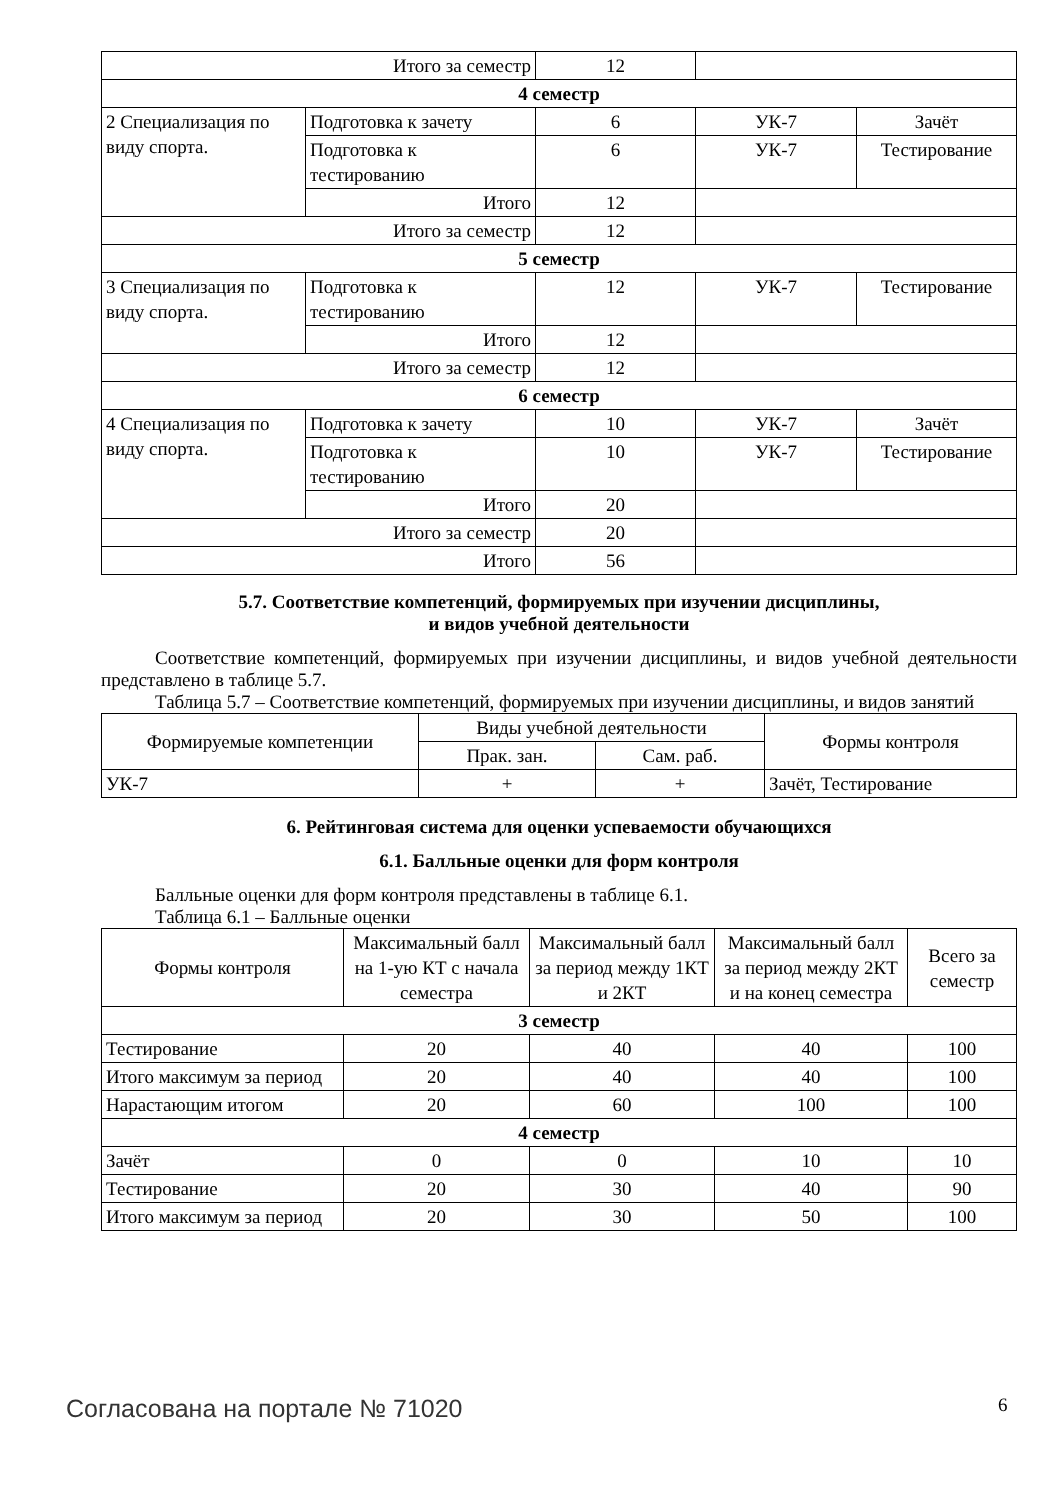| Итого за семестр | | 12 | | |
| 4 семестр | | | | |
| 2 Специализация по виду спорта. | Подготовка к зачету | 6 | УК-7 | Зачёт |
| | Подготовка к тестированию | 6 | УК-7 | Тестирование |
| | Итого | 12 | | |
| Итого за семестр | | 12 | | |
| 5 семестр | | | | |
| 3 Специализация по виду спорта. | Подготовка к тестированию | 12 | УК-7 | Тестирование |
| | Итого | 12 | | |
| Итого за семестр | | 12 | | |
| 6 семестр | | | | |
| 4 Специализация по виду спорта. | Подготовка к зачету | 10 | УК-7 | Зачёт |
| | Подготовка к тестированию | 10 | УК-7 | Тестирование |
| | Итого | 20 | | |
| Итого за семестр | | 20 | | |
| Итого | | 56 | | |
5.7. Соответствие компетенций, формируемых при изучении дисциплины,
и видов учебной деятельности
Соответствие компетенций, формируемых при изучении дисциплины, и видов учебной деятельности представлено в таблице 5.7.
Таблица 5.7 – Соответствие компетенций, формируемых при изучении дисциплины, и видов занятий
| Формируемые компетенции | Виды учебной деятельности | | Формы контроля |
| | Прак. зан. | Сам. раб. | |
| УК-7 | + | + | Зачёт, Тестирование |
6. Рейтинговая система для оценки успеваемости обучающихся
6.1. Балльные оценки для форм контроля
Балльные оценки для форм контроля представлены в таблице 6.1.
Таблица 6.1 – Балльные оценки
| Формы контроля | Максимальный балл на 1-ую КТ с начала семестра | Максимальный балл за период между 1КТ и 2КТ | Максимальный балл за период между 2КТ и на конец семестра | Всего за семестр |
| 3 семестр | | | | |
| Тестирование | 20 | 40 | 40 | 100 |
| Итого максимум за период | 20 | 40 | 40 | 100 |
| Нарастающим итогом | 20 | 60 | 100 | 100 |
| 4 семестр | | | | |
| Зачёт | 0 | 0 | 10 | 10 |
| Тестирование | 20 | 30 | 40 | 90 |
| Итого максимум за период | 20 | 30 | 50 | 100 |
Согласована на портале № 71020 6